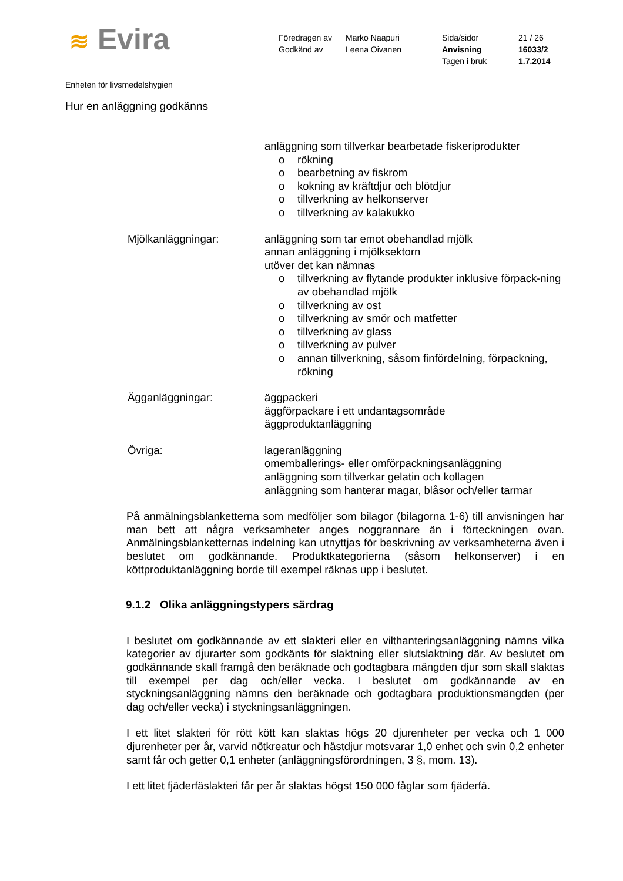≋ Evira
Föredragen av
Godkänd av
Marko Naapuri
Leena Oivanen
Sida/sidor
Anvisning
Tagen i bruk
21 / 26
16033/2
1.7.2014
Enheten för livsmedelshygien
Hur en anläggning godkänns
anläggning som tillverkar bearbetade fiskeriprodukter
o rökning
o bearbetning av fiskrom
o kokning av kräftdjur och blötdjur
o tillverkning av helkonserver
o tillverkning av kalakukko
Mjölkanläggningar: anläggning som tar emot obehandlad mjölk
annan anläggning i mjölksektorn
utöver det kan nämnas
o tillverkning av flytande produkter inklusive förpack-ning av obehandlad mjölk
o tillverkning av ost
o tillverkning av smör och matfetter
o tillverkning av glass
o tillverkning av pulver
o annan tillverkning, såsom finfördelning, förpackning, rökning
Ägganläggningar: äggpackeri
äggförpackare i ett undantagsområde
äggproduktanläggning
Övriga: lageranläggning
omemballerings- eller omförpackningsanläggning
anläggning som tillverkar gelatin och kollagen
anläggning som hanterar magar, blåsor och/eller tarmar
På anmälningsblanketterna som medföljer som bilagor (bilagorna 1-6) till anvisningen har man bett att några verksamheter anges noggrannare än i förteckningen ovan. Anmälningsblanketternas indelning kan utnyttjas för beskrivning av verksamheterna även i beslutet om godkännande. Produktkategorierna (såsom helkonserver) i en köttproduktanläggning borde till exempel räknas upp i beslutet.
9.1.2 Olika anläggningstypers särdrag
I beslutet om godkännande av ett slakteri eller en vilthanteringsanläggning nämns vilka kategorier av djurarter som godkänts för slaktning eller slutslaktning där. Av beslutet om godkännande skall framgå den beräknade och godtagbara mängden djur som skall slaktas till exempel per dag och/eller vecka. I beslutet om godkännande av en styckningsanläggning nämns den beräknade och godtagbara produktionsmängden (per dag och/eller vecka) i styckningsanläggningen.
I ett litet slakteri för rött kött kan slaktas högs 20 djurenheter per vecka och 1 000 djurenheter per år, varvid nötkreatur och hästdjur motsvarar 1,0 enhet och svin 0,2 enheter samt får och getter 0,1 enheter (anläggningsförordningen, 3 §, mom. 13).
I ett litet fjäderfäslakteri får per år slaktas högst 150 000 fåglar som fjäderfä.